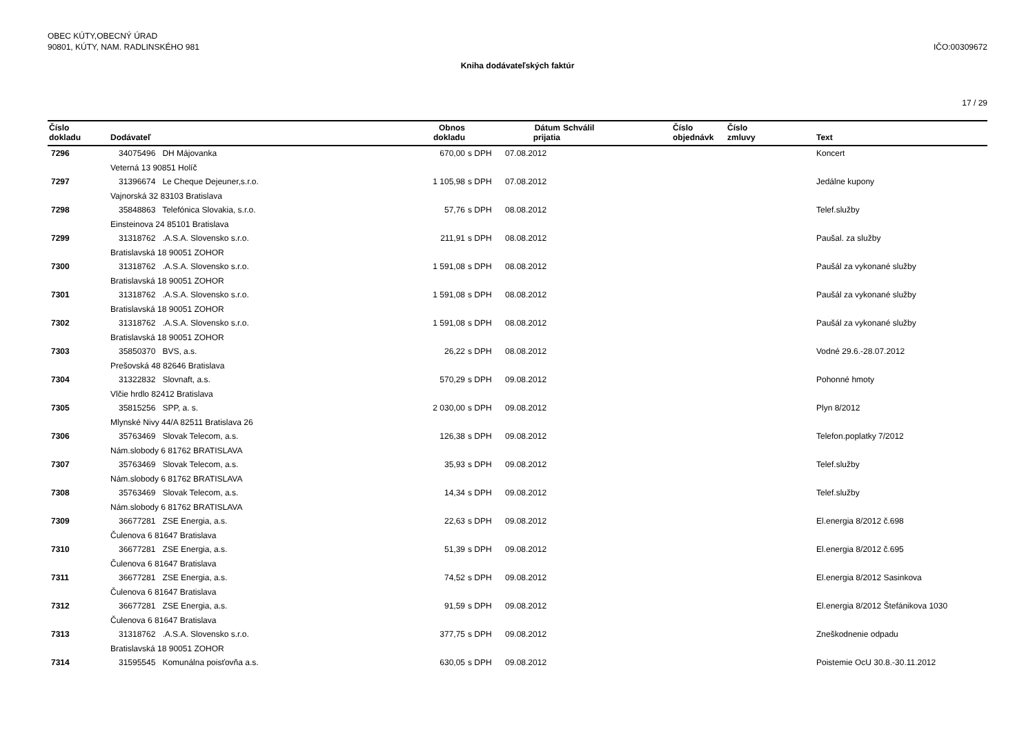OBEC KÚTY,OBECNÝ ÚRAD
90801, KÚTY, NAM. RADLINSKÉHO 981
IČO:00309672
Kniha dodávateľských faktúr
17 / 29
| Číslo dokladu | Dodávateľ | Obnos dokladu | | Dátum prijatia | Schválil | Číslo objednávk | Číslo zmluvy | Text |
| --- | --- | --- | --- | --- | --- | --- | --- | --- |
| 7296 | 34075496 DH Májovanka | 670,00 | s DPH | 07.08.2012 | | | | Koncert |
| | Veterná 13 90851 Holíč | | | | | | | |
| 7297 | 31396674 Le Cheque Dejeuner,s.r.o. | 1 105,98 | s DPH | 07.08.2012 | | | | Jedálne kupony |
| | Vajnorská 32 83103 Bratislava | | | | | | | |
| 7298 | 35848863 Telefónica Slovakia, s.r.o. | 57,76 | s DPH | 08.08.2012 | | | | Telef.služby |
| | Einsteinova 24 85101 Bratislava | | | | | | | |
| 7299 | 31318762 .A.S.A. Slovensko s.r.o. | 211,91 | s DPH | 08.08.2012 | | | | Paušal. za služby |
| | Bratislavská 18 90051 ZOHOR | | | | | | | |
| 7300 | 31318762 .A.S.A. Slovensko s.r.o. | 1 591,08 | s DPH | 08.08.2012 | | | | Paušál za vykonané služby |
| | Bratislavská 18 90051 ZOHOR | | | | | | | |
| 7301 | 31318762 .A.S.A. Slovensko s.r.o. | 1 591,08 | s DPH | 08.08.2012 | | | | Paušál za vykonané služby |
| | Bratislavská 18 90051 ZOHOR | | | | | | | |
| 7302 | 31318762 .A.S.A. Slovensko s.r.o. | 1 591,08 | s DPH | 08.08.2012 | | | | Paušál za vykonané služby |
| | Bratislavská 18 90051 ZOHOR | | | | | | | |
| 7303 | 35850370 BVS, a.s. | 26,22 | s DPH | 08.08.2012 | | | | Vodné 29.6.-28.07.2012 |
| | Prešovská 48 82646 Bratislava | | | | | | | |
| 7304 | 31322832 Slovnaft, a.s. | 570,29 | s DPH | 09.08.2012 | | | | Pohonné hmoty |
| | Vlčie hrdlo 82412 Bratislava | | | | | | | |
| 7305 | 35815256 SPP, a. s. | 2 030,00 | s DPH | 09.08.2012 | | | | Plyn 8/2012 |
| | Mlynské Nivy 44/A 82511 Bratislava 26 | | | | | | | |
| 7306 | 35763469 Slovak Telecom, a.s. | 126,38 | s DPH | 09.08.2012 | | | | Telefon.poplatky 7/2012 |
| | Nám.slobody 6 81762 BRATISLAVA | | | | | | | |
| 7307 | 35763469 Slovak Telecom, a.s. | 35,93 | s DPH | 09.08.2012 | | | | Telef.služby |
| | Nám.slobody 6 81762 BRATISLAVA | | | | | | | |
| 7308 | 35763469 Slovak Telecom, a.s. | 14,34 | s DPH | 09.08.2012 | | | | Telef.služby |
| | Nám.slobody 6 81762 BRATISLAVA | | | | | | | |
| 7309 | 36677281 ZSE Energia, a.s. | 22,63 | s DPH | 09.08.2012 | | | | El.energia 8/2012 č.698 |
| | Čulenova 6 81647 Bratislava | | | | | | | |
| 7310 | 36677281 ZSE Energia, a.s. | 51,39 | s DPH | 09.08.2012 | | | | El.energia 8/2012 č.695 |
| | Čulenova 6 81647 Bratislava | | | | | | | |
| 7311 | 36677281 ZSE Energia, a.s. | 74,52 | s DPH | 09.08.2012 | | | | El.energia 8/2012 Sasinkova |
| | Čulenova 6 81647 Bratislava | | | | | | | |
| 7312 | 36677281 ZSE Energia, a.s. | 91,59 | s DPH | 09.08.2012 | | | | El.energia 8/2012 Štefánikova 1030 |
| | Čulenova 6 81647 Bratislava | | | | | | | |
| 7313 | 31318762 .A.S.A. Slovensko s.r.o. | 377,75 | s DPH | 09.08.2012 | | | | Zneškodnenie odpadu |
| | Bratislavská 18 90051 ZOHOR | | | | | | | |
| 7314 | 31595545 Komunálna poisťovňa a.s. | 630,05 | s DPH | 09.08.2012 | | | | Poistemie OcU 30.8.-30.11.2012 |